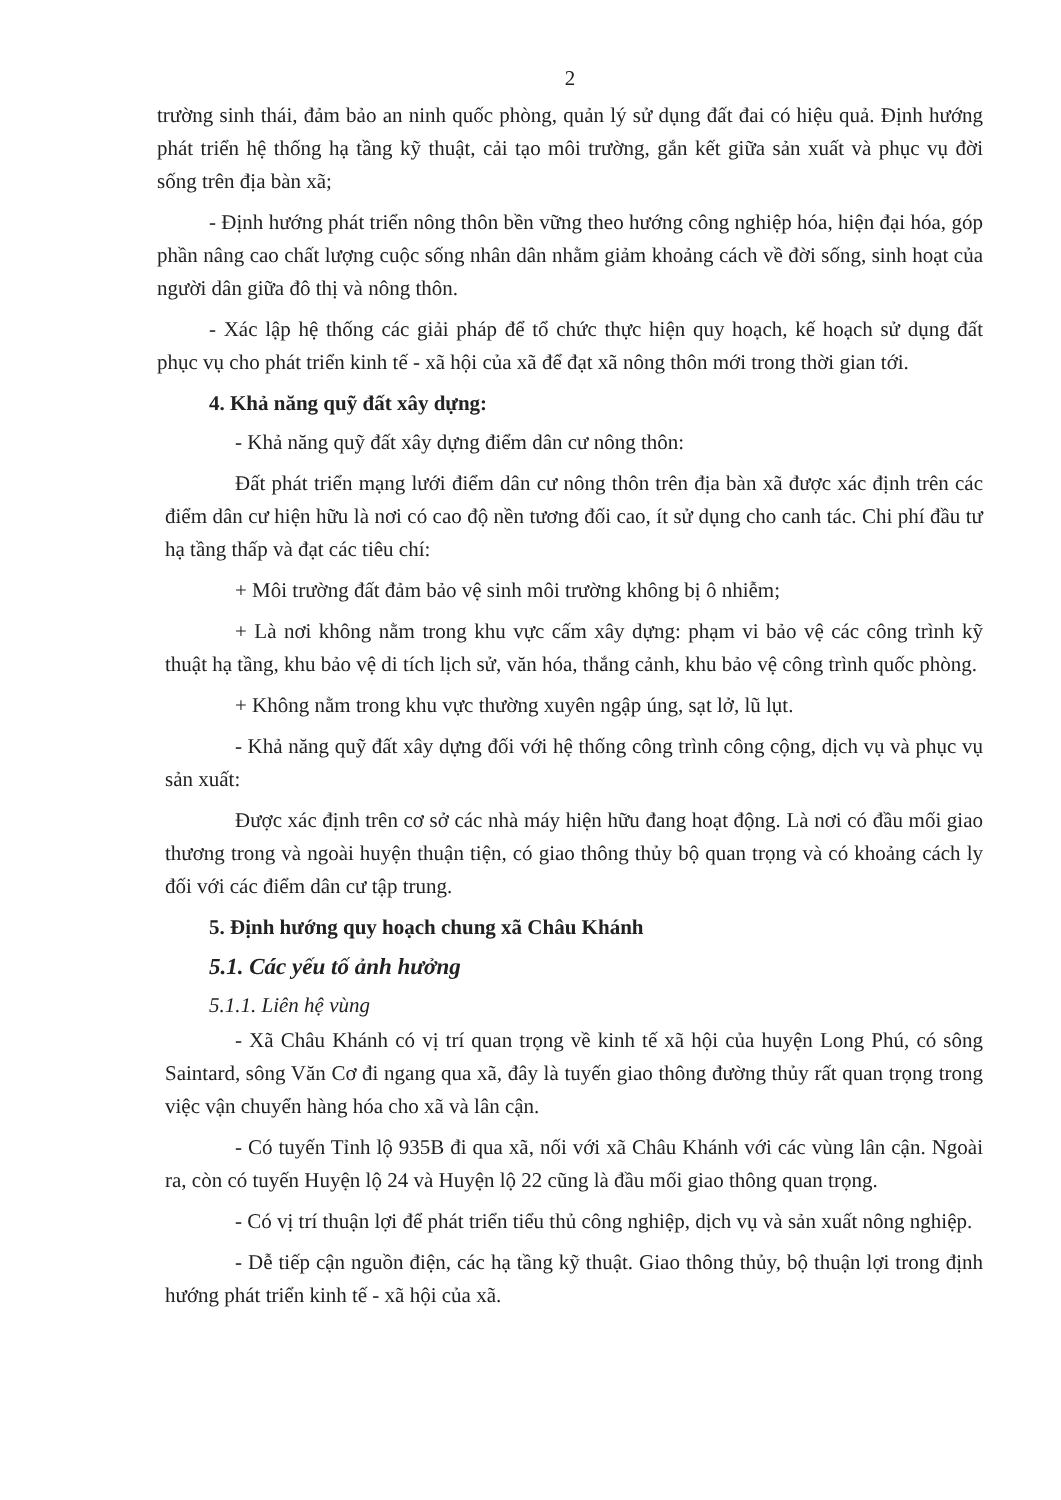2
trường sinh thái, đảm bảo an ninh quốc phòng, quản lý sử dụng đất đai có hiệu quả. Định hướng phát triển hệ thống hạ tầng kỹ thuật, cải tạo môi trường, gắn kết giữa sản xuất và phục vụ đời sống trên địa bàn xã;
- Định hướng phát triển nông thôn bền vững theo hướng công nghiệp hóa, hiện đại hóa, góp phần nâng cao chất lượng cuộc sống nhân dân nhằm giảm khoảng cách về đời sống, sinh hoạt của người dân giữa đô thị và nông thôn.
- Xác lập hệ thống các giải pháp để tổ chức thực hiện quy hoạch, kế hoạch sử dụng đất phục vụ cho phát triển kinh tế - xã hội của xã để đạt xã nông thôn mới trong thời gian tới.
4. Khả năng quỹ đất xây dựng:
- Khả năng quỹ đất xây dựng điểm dân cư nông thôn:
Đất phát triển mạng lưới điểm dân cư nông thôn trên địa bàn xã được xác định trên các điểm dân cư hiện hữu là nơi có cao độ nền tương đối cao, ít sử dụng cho canh tác. Chi phí đầu tư hạ tầng thấp và đạt các tiêu chí:
+ Môi trường đất đảm bảo vệ sinh môi trường không bị ô nhiễm;
+ Là nơi không nằm trong khu vực cấm xây dựng: phạm vi bảo vệ các công trình kỹ thuật hạ tầng, khu bảo vệ di tích lịch sử, văn hóa, thắng cảnh, khu bảo vệ công trình quốc phòng.
+ Không nằm trong khu vực thường xuyên ngập úng, sạt lở, lũ lụt.
- Khả năng quỹ đất xây dựng đối với hệ thống công trình công cộng, dịch vụ và phục vụ sản xuất:
Được xác định trên cơ sở các nhà máy hiện hữu đang hoạt động. Là nơi có đầu mối giao thương trong và ngoài huyện thuận tiện, có giao thông thủy bộ quan trọng và có khoảng cách ly đối với các điểm dân cư tập trung.
5. Định hướng quy hoạch chung xã Châu Khánh
5.1. Các yếu tố ảnh hưởng
5.1.1. Liên hệ vùng
- Xã Châu Khánh có vị trí quan trọng về kinh tế xã hội của huyện Long Phú, có sông Saintard, sông Văn Cơ đi ngang qua xã, đây là tuyến giao thông đường thủy rất quan trọng trong việc vận chuyển hàng hóa cho xã và lân cận.
- Có tuyến Tỉnh lộ 935B đi qua xã, nối với xã Châu Khánh với các vùng lân cận. Ngoài ra, còn có tuyến Huyện lộ 24 và Huyện lộ 22 cũng là đầu mối giao thông quan trọng.
- Có vị trí thuận lợi để phát triển tiểu thủ công nghiệp, dịch vụ và sản xuất nông nghiệp.
- Dễ tiếp cận nguồn điện, các hạ tầng kỹ thuật. Giao thông thủy, bộ thuận lợi trong định hướng phát triển kinh tế - xã hội của xã.